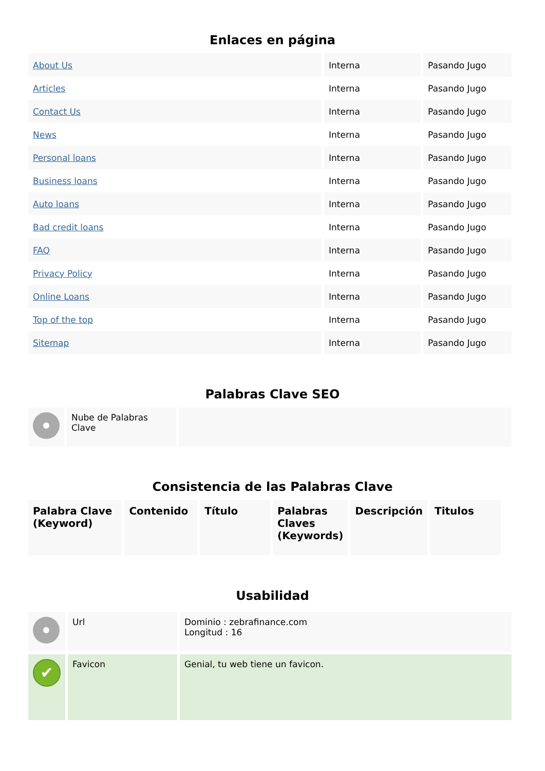Enlaces en página
| About Us | Interna | Pasando Jugo |
| Articles | Interna | Pasando Jugo |
| Contact Us | Interna | Pasando Jugo |
| News | Interna | Pasando Jugo |
| Personal loans | Interna | Pasando Jugo |
| Business loans | Interna | Pasando Jugo |
| Auto loans | Interna | Pasando Jugo |
| Bad credit loans | Interna | Pasando Jugo |
| FAQ | Interna | Pasando Jugo |
| Privacy Policy | Interna | Pasando Jugo |
| Online Loans | Interna | Pasando Jugo |
| Top of the top | Interna | Pasando Jugo |
| Sitemap | Interna | Pasando Jugo |
Palabras Clave SEO
| | Nube de Palabras Clave | |
Consistencia de las Palabras Clave
| Palabra Clave (Keyword) | Contenido | Título | Palabras Claves (Keywords) | Descripción | Titulos |
| --- | --- | --- | --- | --- | --- |
Usabilidad
| | Url | Dominio : zebrafinance.com Longitud : 16 |
| ✔ | Favicon | Genial, tu web tiene un favicon. |